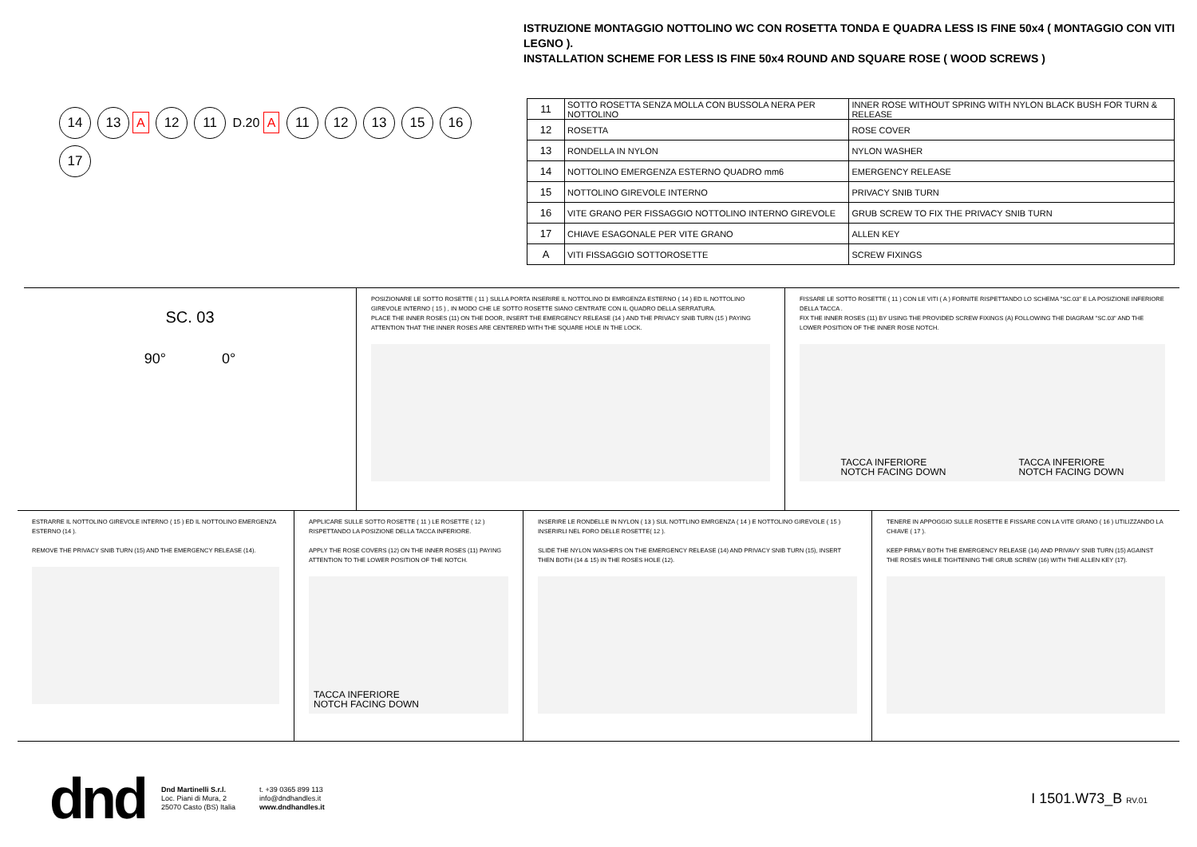14 13 A 12 11 D.20 A 11 12 13 15 16 17
ISTRUZIONE MONTAGGIO NOTTOLINO WC CON ROSETTA TONDA E QUADRA LESS IS FINE 50x4 ( MONTAGGIO CON VITI LEGNO ).
INSTALLATION SCHEME FOR LESS IS FINE 50x4 ROUND AND SQUARE ROSE ( WOOD SCREWS )
| 11 | SOTTO ROSETTA SENZA MOLLA CON BUSSOLA NERA PER NOTTOLINO | INNER ROSE WITHOUT SPRING WITH NYLON BLACK BUSH FOR TURN & RELEASE |
| 12 | ROSETTA | ROSE COVER |
| 13 | RONDELLA IN NYLON | NYLON WASHER |
| 14 | NOTTOLINO EMERGENZA ESTERNO QUADRO mm6 | EMERGENCY RELEASE |
| 15 | NOTTOLINO GIREVOLE INTERNO | PRIVACY SNIB TURN |
| 16 | VITE GRANO PER FISSAGGIO NOTTOLINO INTERNO GIREVOLE | GRUB SCREW TO FIX THE PRIVACY SNIB TURN |
| 17 | CHIAVE ESAGONALE PER VITE GRANO | ALLEN KEY |
| A | VITI FISSAGGIO SOTTOROSETTE | SCREW FIXINGS |
SC. 03
90° 0°
POSIZIONARE LE SOTTO ROSETTE ( 11 ) SULLA PORTA INSERIRE IL NOTTOLINO DI EMRGENZA ESTERNO ( 14 ) ED IL NOTTOLINO GIREVOLE INTERNO ( 15 ) , IN MODO CHE LE SOTTO ROSETTE SIANO CENTRATE CON IL QUADRO DELLA SERRATURA.
PLACE THE INNER ROSES (11) ON THE DOOR, INSERT THE EMERGENCY RELEASE (14 ) AND THE PRIVACY SNIB TURN (15 ) PAYING ATTENTION THAT THE INNER ROSES ARE CENTERED WITH THE SQUARE HOLE IN THE LOCK.
FISSARE LE SOTTO ROSETTE ( 11 ) CON LE VITI ( A ) FORNITE RISPETTANDO LO SCHEMA "SC.03" E LA POSIZIONE INFERIORE DELLA TACCA .
FIX THE INNER ROSES (11) BY USING THE PROVIDED SCREW FIXINGS (A) FOLLOWING THE DIAGRAM "SC.03" AND THE LOWER POSITION OF THE INNER ROSE NOTCH.
TACCA INFERIORE
NOTCH FACING DOWN TACCA INFERIORE
NOTCH FACING DOWN
ESTRARRE IL NOTTOLINO GIREVOLE INTERNO ( 15 ) ED IL NOTTOLINO EMERGENZA ESTERNO (14 ).
REMOVE THE PRIVACY SNIB TURN (15) AND THE EMERGENCY RELEASE (14).
APPLICARE SULLE SOTTO ROSETTE ( 11 ) LE ROSETTE ( 12 ) RISPETTANDO LA POSIZIONE DELLA TACCA INFERIORE.
APPLY THE ROSE COVERS (12) ON THE INNER ROSES (11) PAYING ATTENTION TO THE LOWER POSITION OF THE NOTCH.
TACCA INFERIORE
NOTCH FACING DOWN
INSERIRE LE RONDELLE IN NYLON ( 13 ) SUL NOTTLINO EMRGENZA ( 14 ) E NOTTOLINO GIREVOLE ( 15 ) INSERIRLI NEL FORO DELLE ROSETTE( 12 ).
SLIDE THE NYLON WASHERS ON THE EMERGENCY RELEASE (14) AND PRIVACY SNIB TURN (15), INSERT THEN BOTH (14 & 15) IN THE ROSES HOLE (12).
TENERE IN APPOGGIO SULLE ROSETTE E FISSARE CON LA VITE GRANO ( 16 ) UTILIZZANDO LA CHIAVE ( 17 ).
KEEP FIRMLY BOTH THE EMERGENCY RELEASE (14) AND PRIVAVY SNIB TURN (15) AGAINST THE ROSES WHILE TIGHTENING THE GRUB SCREW (16) WITH THE ALLEN KEY (17).
dnd
Dnd Martinelli S.r.l.
Loc. Piani di Mura, 2
25070 Casto (BS) Italia
t. +39 0365 899 113
info@dndhandles.it
www.dndhandles.it
I 1501.W73_B RV.01